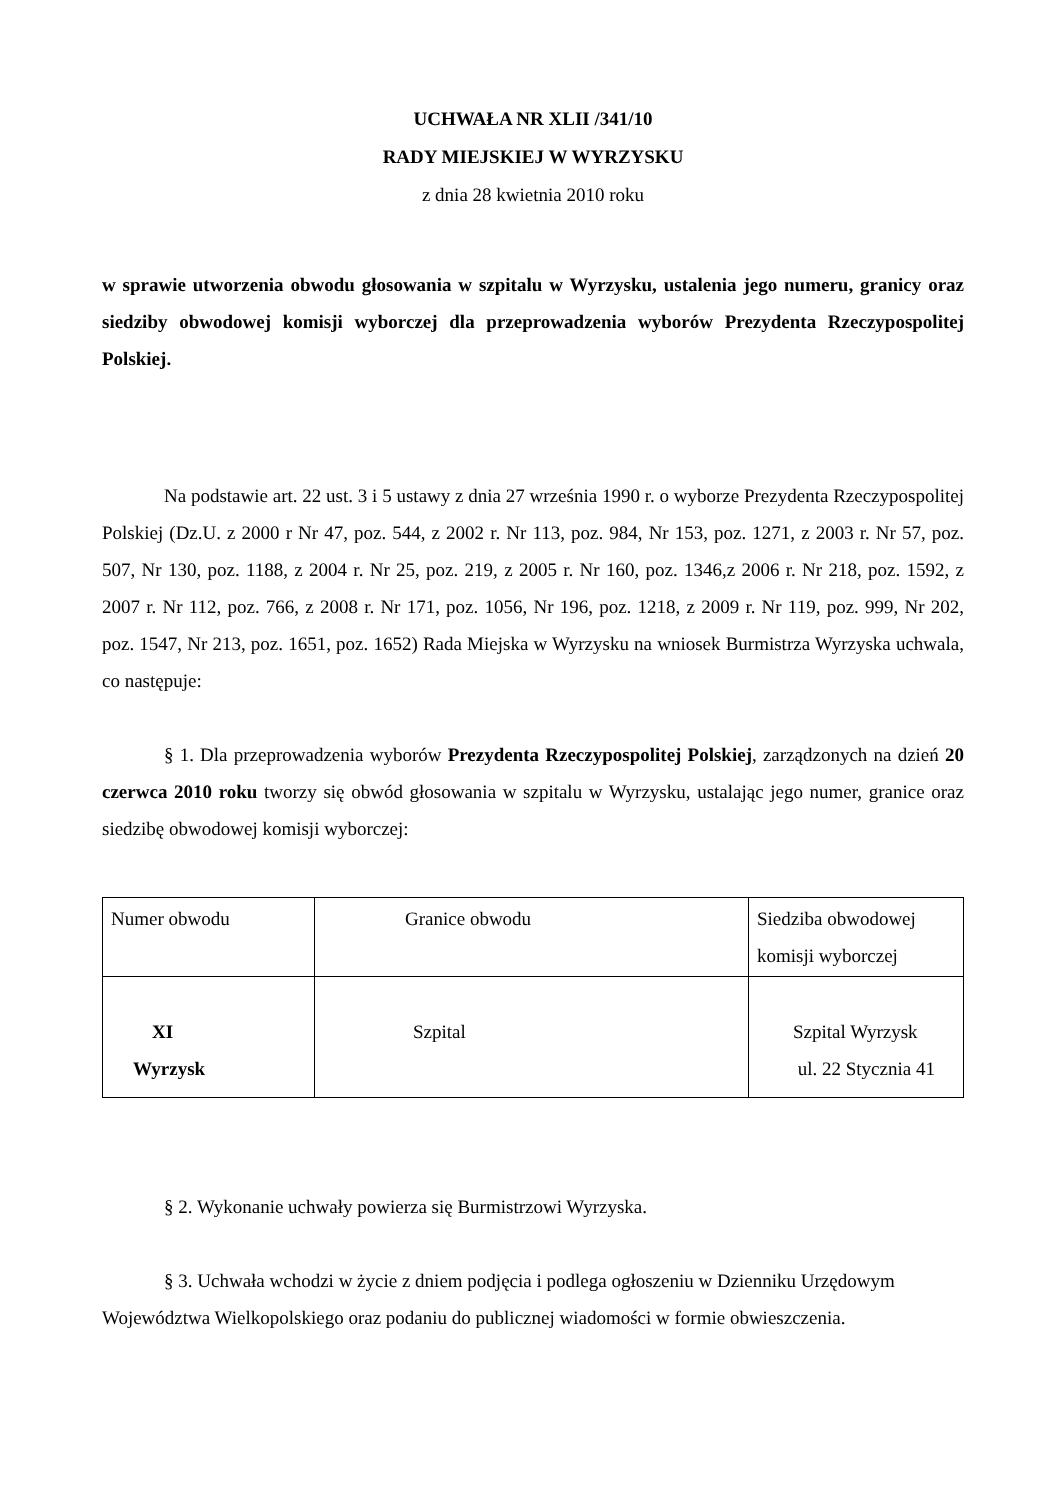UCHWAŁA NR XLII /341/10
RADY MIEJSKIEJ W WYRZYSKU
z dnia 28 kwietnia 2010 roku
w sprawie utworzenia obwodu głosowania w szpitalu w Wyrzysku, ustalenia jego numeru, granicy oraz siedziby obwodowej komisji wyborczej dla przeprowadzenia wyborów Prezydenta Rzeczypospolitej Polskiej.
Na podstawie art. 22 ust. 3 i 5 ustawy z dnia 27 września 1990 r. o wyborze Prezydenta Rzeczypospolitej Polskiej (Dz.U. z 2000 r Nr 47, poz. 544, z 2002 r. Nr 113, poz. 984, Nr 153, poz. 1271, z 2003 r. Nr 57, poz. 507, Nr 130, poz. 1188, z 2004 r. Nr 25, poz. 219, z 2005 r. Nr 160, poz. 1346,z 2006 r. Nr 218, poz. 1592, z 2007 r. Nr 112, poz. 766, z 2008 r. Nr 171, poz. 1056, Nr 196, poz. 1218, z 2009 r. Nr 119, poz. 999, Nr 202, poz. 1547, Nr 213, poz. 1651, poz. 1652) Rada Miejska w Wyrzysku na wniosek Burmistrza Wyrzyska uchwala, co następuje:
§ 1. Dla przeprowadzenia wyborów Prezydenta Rzeczypospolitej Polskiej, zarządzonych na dzień 20 czerwca 2010 roku tworzy się obwód głosowania w szpitalu w Wyrzysku, ustalając jego numer, granice oraz siedzibę obwodowej komisji wyborczej:
| Numer obwodu | Granice obwodu | Siedziba obwodowej komisji wyborczej |
| XI Wyrzysk | Szpital | Szpital Wyrzysk ul. 22 Stycznia 41 |
§ 2. Wykonanie uchwały powierza się Burmistrzowi Wyrzyska.
§ 3. Uchwała wchodzi w życie z dniem podjęcia i podlega ogłoszeniu w Dzienniku Urzędowym Województwa Wielkopolskiego oraz podaniu do publicznej wiadomości w formie obwieszczenia.